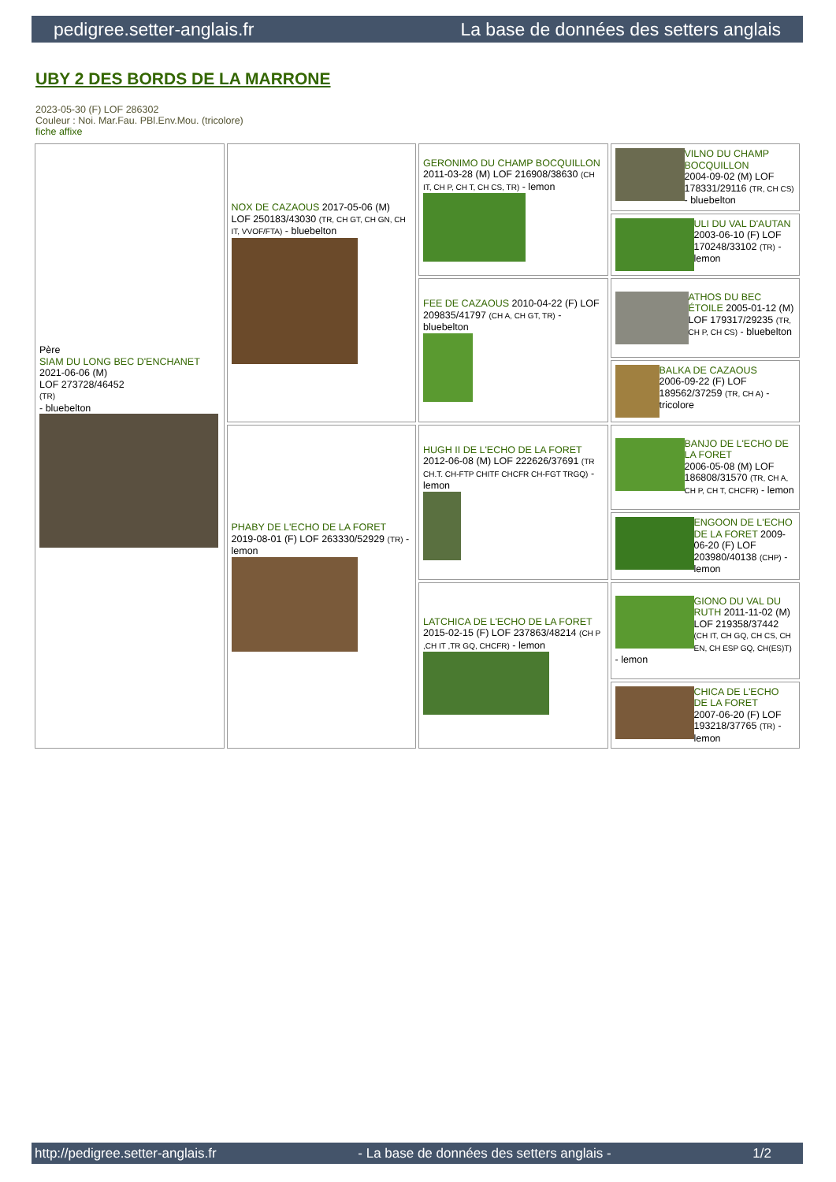pedigree.setter-anglais.fr La base de données des setters anglais
UBY 2 DES BORDS DE LA MARRONE
2023-05-30 (F) LOF 286302
Couleur : Noi. Mar.Fau. PBl.Env.Mou. (tricolore)
fiche affixe
| Père SIAM DU LONG BEC D'ENCHANET 2021-06-06 (M) LOF 273728/46452 (TR) - bluebelton | NOX DE CAZAOUS 2017-05-06 (M) LOF 250183/43030 (TR, CH GT, CH GN, CH IT, VVOF/FTA) - bluebelton | GERONIMO DU CHAMP BOCQUILLON 2011-03-28 (M) LOF 216908/38630 (CH IT, CH P, CH T, CH CS, TR) - lemon | VILNO DU CHAMP BOCQUILLON 2004-09-02 (M) LOF 178331/29116 (TR, CH CS) - bluebelton |
| | | | ULI DU VAL D'AUTAN 2003-06-10 (F) LOF 170248/33102 (TR) - lemon |
| | | FEE DE CAZAOUS 2010-04-22 (F) LOF 209835/41797 (CH A, CH GT, TR) - bluebelton | ATHOS DU BEC ÉTOILE 2005-01-12 (M) LOF 179317/29235 (TR, CH P, CH CS) - bluebelton |
| | | | BALKA DE CAZAOUS 2006-09-22 (F) LOF 189562/37259 (TR, CH A) - tricolore |
| | PHABY DE L'ECHO DE LA FORET 2019-08-01 (F) LOF 263330/52929 (TR) - lemon | HUGH II DE L'ECHO DE LA FORET 2012-06-08 (M) LOF 222626/37691 (TR CH.T. CH-FTP CHITF CHCFR CH-FGT TRGQ) - lemon | BANJO DE L'ECHO DE LA FORET 2006-05-08 (M) LOF 186808/31570 (TR, CH A, CH P, CH T, CHCFR) - lemon |
| | | | ENGOON DE L'ECHO DE LA FORET 2009-06-20 (F) LOF 203980/40138 (CHP) - lemon |
| | | LATCHICA DE L'ECHO DE LA FORET 2015-02-15 (F) LOF 237863/48214 (CH P ,CH IT ,TR GQ, CHCFR) - lemon | GIONO DU VAL DU RUTH 2011-11-02 (M) LOF 219358/37442 (CH IT, CH GQ, CH CS, CH EN, CH ESP GQ, CH(ES)T) - lemon |
| | | | CHICA DE L'ECHO DE LA FORET 2007-06-20 (F) LOF 193218/37765 (TR) - lemon |
http://pedigree.setter-anglais.fr - La base de données des setters anglais - 1/2